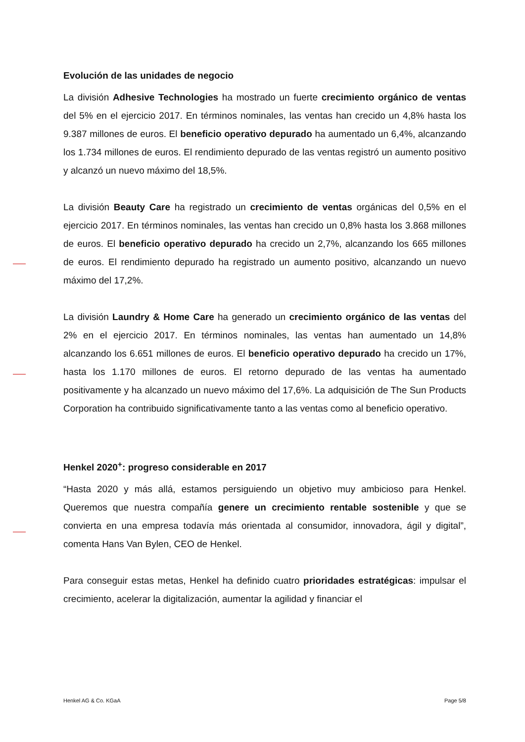Evolución de las unidades de negocio
La división Adhesive Technologies ha mostrado un fuerte crecimiento orgánico de ventas del 5% en el ejercicio 2017. En términos nominales, las ventas han crecido un 4,8% hasta los 9.387 millones de euros. El beneficio operativo depurado ha aumentado un 6,4%, alcanzando los 1.734 millones de euros. El rendimiento depurado de las ventas registró un aumento positivo y alcanzó un nuevo máximo del 18,5%.
La división Beauty Care ha registrado un crecimiento de ventas orgánicas del 0,5% en el ejercicio 2017. En términos nominales, las ventas han crecido un 0,8% hasta los 3.868 millones de euros. El beneficio operativo depurado ha crecido un 2,7%, alcanzando los 665 millones de euros. El rendimiento depurado ha registrado un aumento positivo, alcanzando un nuevo máximo del 17,2%.
La división Laundry & Home Care ha generado un crecimiento orgánico de las ventas del 2% en el ejercicio 2017. En términos nominales, las ventas han aumentado un 14,8% alcanzando los 6.651 millones de euros. El beneficio operativo depurado ha crecido un 17%, hasta los 1.170 millones de euros. El retorno depurado de las ventas ha aumentado positivamente y ha alcanzado un nuevo máximo del 17,6%. La adquisición de The Sun Products Corporation ha contribuido significativamente tanto a las ventas como al beneficio operativo.
Henkel 2020<sup>+</sup>: progreso considerable en 2017
“Hasta 2020 y más allá, estamos persiguiendo un objetivo muy ambicioso para Henkel. Queremos que nuestra compañía genere un crecimiento rentable sostenible y que se convierta en una empresa todavía más orientada al consumidor, innovadora, ágil y digital”, comenta Hans Van Bylen, CEO de Henkel.
Para conseguir estas metas, Henkel ha definido cuatro prioridades estratégicas: impulsar el crecimiento, acelerar la digitalización, aumentar la agilidad y financiar el
Henkel AG & Co. KGaA Page 5/8